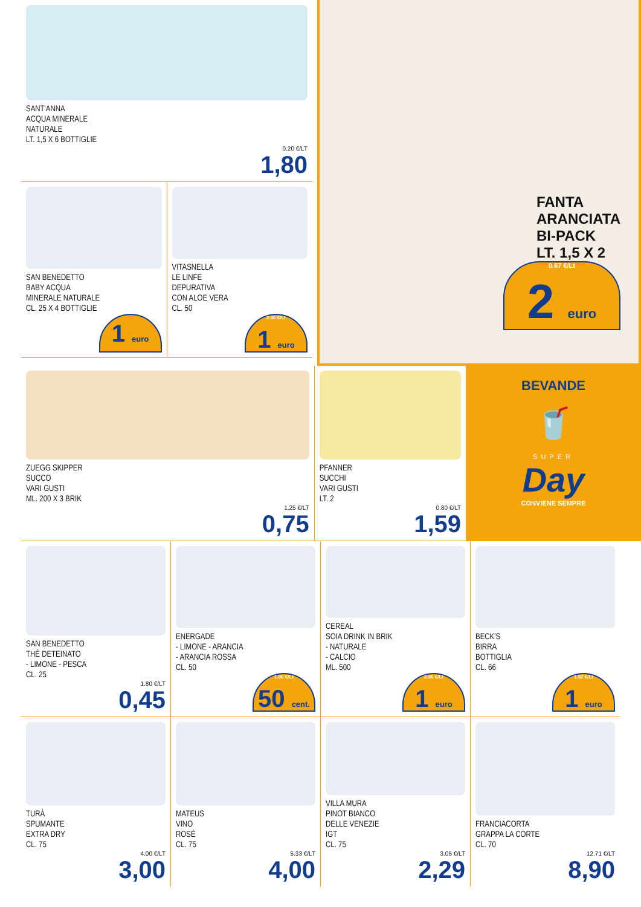SANT'ANNA
ACQUA MINERALE
NATURALE
LT. 1,5 X 6 BOTTIGLIE
0.20 €/LT
1,80
SAN BENEDETTO
BABY ACQUA
MINERALE NATURALE
CL. 25 X 4 BOTTIGLIE
1 euro
VITASNELLA
LE LINFE
DEPURATIVA
CON ALOE VERA
CL. 50
2.00 €/Lt
1 euro
FANTA
ARANCIATA
BI-PACK
LT. 1,5 X 2
0.67 €/Lt
2 euro
ZUEGG SKIPPER
SUCCO
VARI GUSTI
ML. 200 X 3 BRIK
1.25 €/LT
0,75
PFANNER
SUCCHI
VARI GUSTI
LT. 2
0.80 €/LT
1,59
BEVANDE
🥤
SUPER
Day
CONVIENE SEMPRE
SAN BENEDETTO
THÈ DETEINATO
- LIMONE - PESCA
CL. 25
1.80 €/LT
0,45
ENERGADE
- LIMONE - ARANCIA
- ARANCIA ROSSA
CL. 50
1.00 €/Lt
50 cent.
CEREAL
SOIA DRINK IN BRIK
- NATURALE
- CALCIO
ML. 500
2.00 €/Lt
1 euro
BECK'S
BIRRA
BOTTIGLIA
CL. 66
1.52 €/Lt
1 euro
TURÀ
SPUMANTE
EXTRA DRY
CL. 75
4.00 €/LT
3,00
MATEUS
VINO
ROSÈ
CL. 75
5.33 €/LT
4,00
VILLA MURA
PINOT BIANCO
DELLE VENEZIE
IGT
CL. 75
3.05 €/LT
2,29
FRANCIACORTA
GRAPPA LA CORTE
CL. 70
12.71 €/LT
8,90